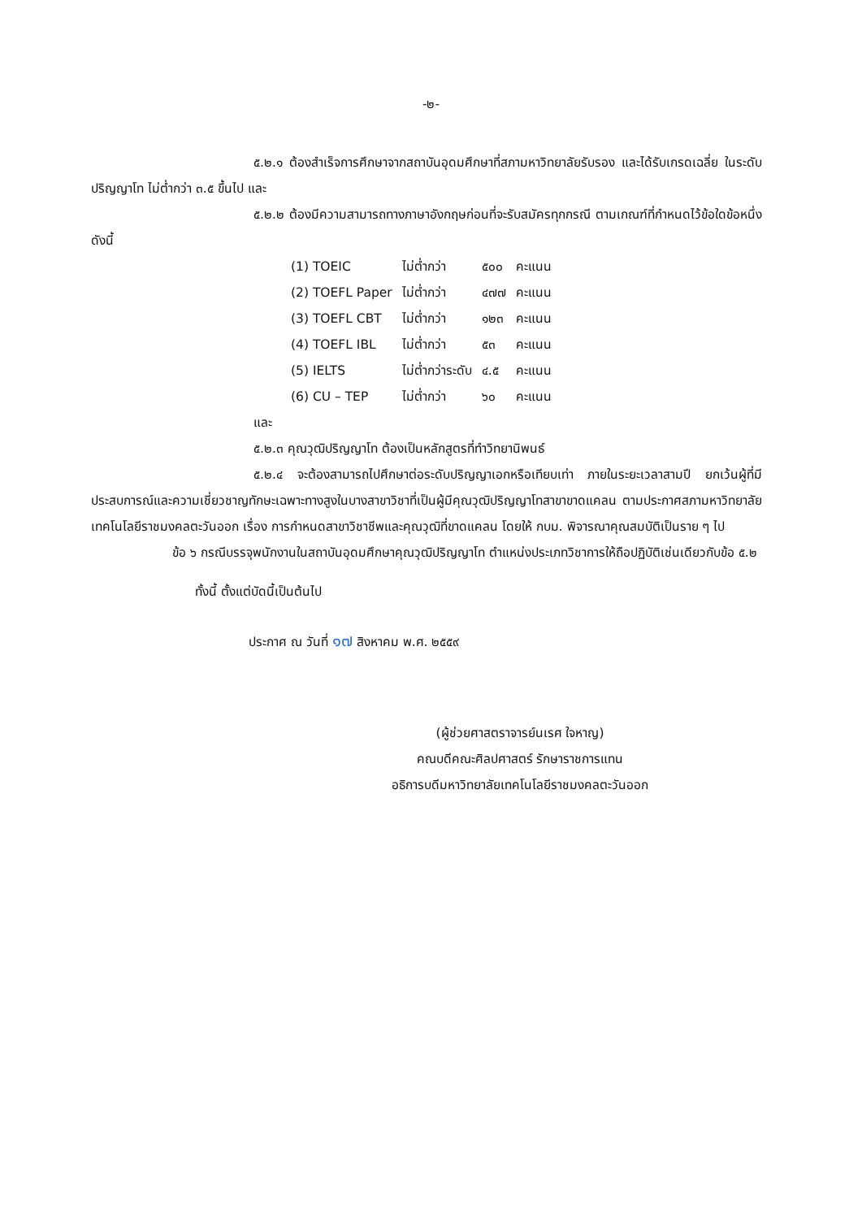-๒-
๕.๒.๑ ต้องสำเร็จการศึกษาจากสถาบันอุดมศึกษาที่สภามหาวิทยาลัยรับรอง และได้รับเกรดเฉลี่ย ในระดับปริญญาโท ไม่ต่ำกว่า ๓.๕ ขึ้นไป และ
๕.๒.๒ ต้องมีความสามารถทางภาษาอังกฤษก่อนที่จะรับสมัครทุกกรณี ตามเกณฑ์ที่กำหนดไว้ข้อใดข้อหนึ่ง ดังนี้
| (1) TOEIC | ไม่ต่ำกว่า | ๕๐๐ | คะแนน |
| (2) TOEFL Paper | ไม่ต่ำกว่า | ๔๗๗ | คะแนน |
| (3) TOEFL CBT | ไม่ต่ำกว่า | ๑๒๓ | คะแนน |
| (4) TOEFL IBL | ไม่ต่ำกว่า | ๕๓ | คะแนน |
| (5) IELTS | ไม่ต่ำกว่าระดับ | ๔.๕ | คะแนน |
| (6) CU – TEP | ไม่ต่ำกว่า | ๖๐ | คะแนน |
และ
๕.๒.๓ คุณวุฒิปริญญาโท ต้องเป็นหลักสูตรที่ทำวิทยานิพนธ์
๕.๒.๔ จะต้องสามารถไปศึกษาต่อระดับปริญญาเอกหรือเทียบเท่า ภายในระยะเวลาสามปี ยกเว้นผู้ที่มีประสบการณ์และความเชี่ยวชาญทักษะเฉพาะทางสูงในบางสาขาวิชาที่เป็นผู้มีคุณวุฒิปริญญาโทสาขาขาดแคลน ตามประกาศสภามหาวิทยาลัยเทคโนโลยีราชมงคลตะวันออก เรื่อง การกำหนดสาขาวิชาชีพและคุณวุฒิที่ขาดแคลน โดยให้ กบม. พิจารณาคุณสมบัติเป็นราย ๆ ไป
ข้อ ๖ กรณีบรรจุพนักงานในสถาบันอุดมศึกษาคุณวุฒิปริญญาโท ตำแหน่งประเภทวิชาการให้ถือปฏิบัติเช่นเดียวกับข้อ ๕.๒
ทั้งนี้ ตั้งแต่บัดนี้เป็นต้นไป
ประกาศ ณ วันที่ ๑๗ สิงหาคม พ.ศ. ๒๕๕๙
(ผู้ช่วยศาสตราจารย์นเรศ ใจหาญ)
คณบดีคณะศิลปศาสตร์ รักษาราชการแทน
อธิการบดีมหาวิทยาลัยเทคโนโลยีราชมงคลตะวันออก